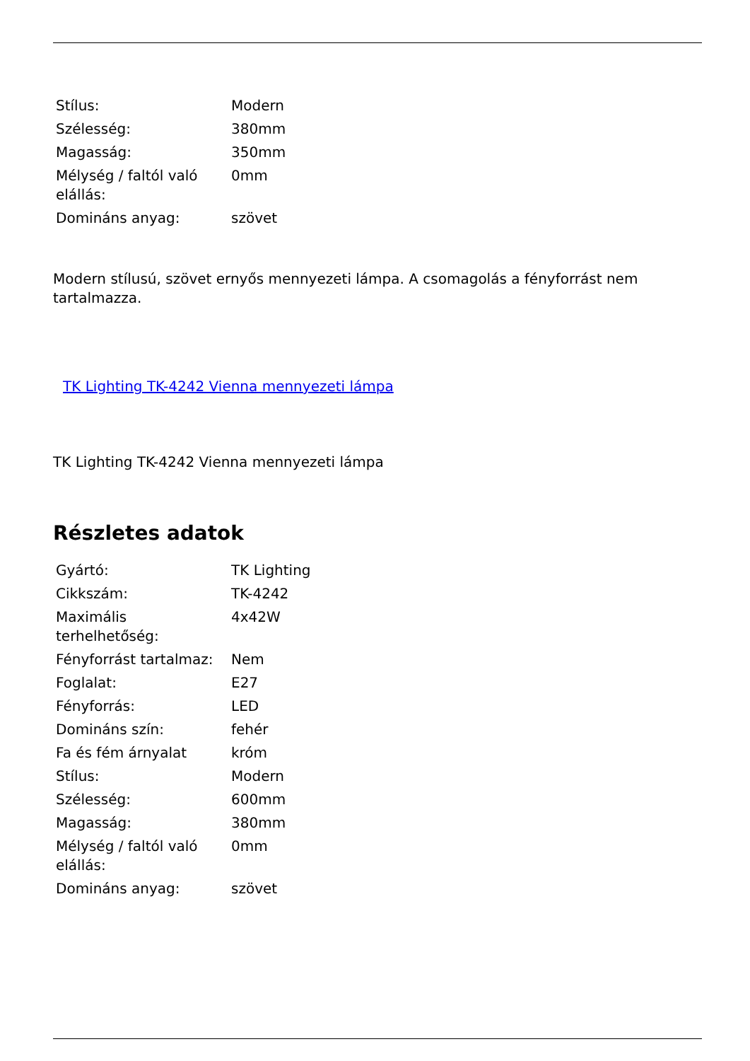| Stílus: | Modern |
| Szélesség: | 380mm |
| Magasság: | 350mm |
| Mélység / faltól való elállás: | 0mm |
| Domináns anyag: | szövet |
Modern stílusú, szövet ernyős mennyezeti lámpa. A csomagolás a fényforrást nem tartalmazza.
TK Lighting TK-4242 Vienna mennyezeti lámpa
TK Lighting TK-4242 Vienna mennyezeti lámpa
Részletes adatok
| Gyártó: | TK Lighting |
| Cikkszám: | TK-4242 |
| Maximális terhelhetőség: | 4x42W |
| Fényforrást tartalmaz: | Nem |
| Foglalat: | E27 |
| Fényforrás: | LED |
| Domináns szín: | fehér |
| Fa és fém árnyalat | króm |
| Stílus: | Modern |
| Szélesség: | 600mm |
| Magasság: | 380mm |
| Mélység / faltól való elállás: | 0mm |
| Domináns anyag: | szövet |